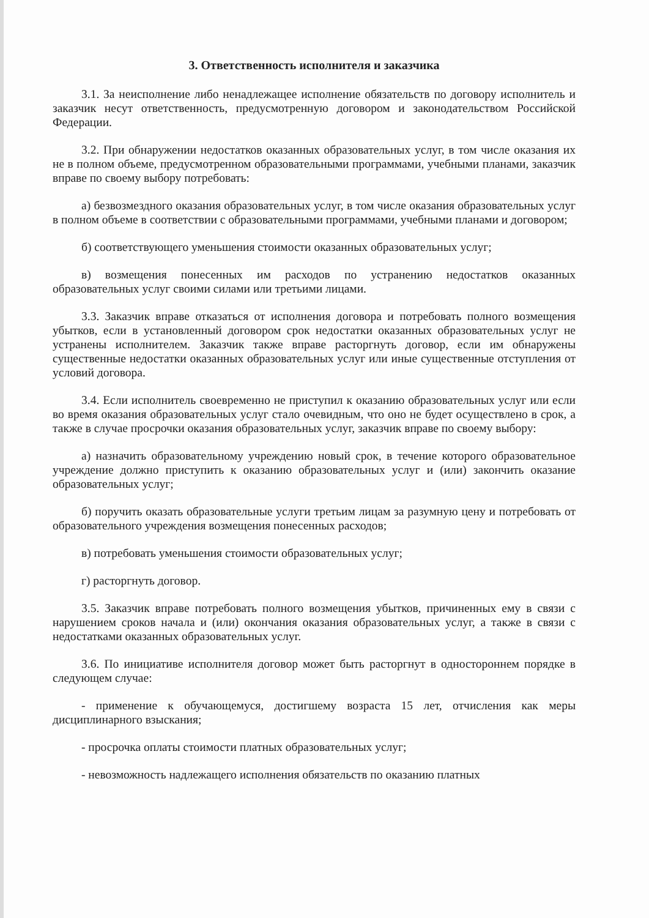3. Ответственность исполнителя и заказчика
3.1. За неисполнение либо ненадлежащее исполнение обязательств по договору исполнитель и заказчик несут ответственность, предусмотренную договором и законодательством Российской Федерации.
3.2. При обнаружении недостатков оказанных образовательных услуг, в том числе оказания их не в полном объеме, предусмотренном образовательными программами, учебными планами, заказчик вправе по своему выбору потребовать:
а) безвозмездного оказания образовательных услуг, в том числе оказания образовательных услуг в полном объеме в соответствии с образовательными программами, учебными планами и договором;
б) соответствующего уменьшения стоимости оказанных образовательных услуг;
в) возмещения понесенных им расходов по устранению недостатков оказанных образовательных услуг своими силами или третьими лицами.
3.3. Заказчик вправе отказаться от исполнения договора и потребовать полного возмещения убытков, если в установленный договором срок недостатки оказанных образовательных услуг не устранены исполнителем. Заказчик также вправе расторгнуть договор, если им обнаружены существенные недостатки оказанных образовательных услуг или иные существенные отступления от условий договора.
3.4. Если исполнитель своевременно не приступил к оказанию образовательных услуг или если во время оказания образовательных услуг стало очевидным, что оно не будет осуществлено в срок, а также в случае просрочки оказания образовательных услуг, заказчик вправе по своему выбору:
а) назначить образовательному учреждению новый срок, в течение которого образовательное учреждение должно приступить к оказанию образовательных услуг и (или) закончить оказание образовательных услуг;
б) поручить оказать образовательные услуги третьим лицам за разумную цену и потребовать от образовательного учреждения возмещения понесенных расходов;
в) потребовать уменьшения стоимости образовательных услуг;
г) расторгнуть договор.
3.5. Заказчик вправе потребовать полного возмещения убытков, причиненных ему в связи с нарушением сроков начала и (или) окончания оказания образовательных услуг, а также в связи с недостатками оказанных образовательных услуг.
3.6. По инициативе исполнителя договор может быть расторгнут в одностороннем порядке в следующем случае:
- применение к обучающемуся, достигшему возраста 15 лет, отчисления как меры дисциплинарного взыскания;
- просрочка оплаты стоимости платных образовательных услуг;
- невозможность надлежащего исполнения обязательств по оказанию платных